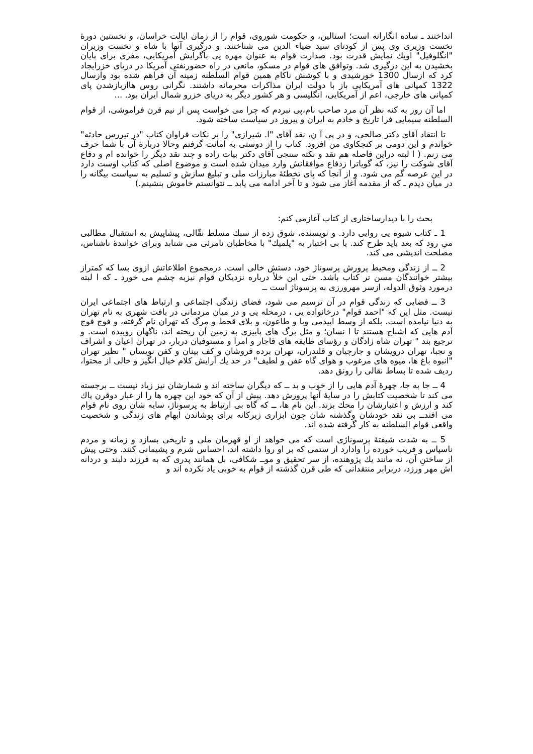انداختند ـ ساده انگارانه است؛ استالین، و حکومت شوروی، قوام را از زمان ایالت خراسان، و نخستین دورهٔ نخست وزیری وی پس از کودتای سید ضیاء الدین می شناختند. و درگیری آنها با شاه و نخست وزیران "انگلوفیل" اویك نمایش قدرت بود. صدارت قوام به عنوان مهره یی باگرایش آمریکایی، مفری برای پایان بخشیدن به این درگیری شد. وتوافق های قوام در مسکو، مانعی در راه حضورنفتی آمریکا در دریای خزرایجاد کرد که ازسال 1300 خورشیدی و با کوشش ناکام همین قوام السلطنه زمینه آن فراهم شده بود وازسال 1322 کمپانی های آمریکایی باز با دولت ایران مذاکرات محرمانه داشتند. نگرانی روس هاازبازشدن پای کمپانی های خارجی، اعم از آمریکایی، انگلیسی و هر کشور دیگر به دریای خزرو شمال ایران بود. ...
اما آن روز به کنه نظر آن مرد صاحب نام،پی نبردم که چرا می خواست پس از نیم قرن فراموشی، از قوام السلطنه سیمایی فرا تاریخ و خادم به ایران و پیروز در سیاست ساخته شود.
تا انتقاد آقای دکتر صالحی، و در پی آ ن، نقد آقای "ا. شیرازی" را بر نکات فراوان کتاب "در تیررس حادثه" خواندم و این دومی بر کنجکاوی من افزود. کتاب را از دوستی به امانت گرفتم وحالا دربارهٔ آن با شما حرف می زنم. ( ا لبته دراین فاصله هم نقد و نکته سنجی آقای دکتر بیات زاده و چند نقد دیگر را خوانده ام و دفاع آقای شوکت را نیز، که گویاترا زدفاع موافقانش وارد میدان شده است و موضوع اصلی که کتاب اوست دارد در این عرصه گم می شود. و از آنجا که پای تخطئهٔ مبارزات ملی و تبلیغ سازش و تسلیم به سیاست بیگانه را در میان دیدم ـ که از مقدمه آغاز می شود و تا آخر ادامه می یابد ــ نتوانستم خاموش بنشینم.)
بحث را با دیدارساختاری از کتاب آغازمی کنم:
1 ـ کتاب شیوه یی روایی دارد. و نویسنده، شوق زده از سبك مسلط نقّالی، پیشاپیش به استقبال مطالبی میِ رود که بعد باید طرح کند. یا بی اختیار به "پلمیك" با مخاطبان نامرئی می شتابد وبرای خوانندهٔ ناشناس، مصلحت اندیشی می کند.
2 ــ از زندگی ومحیط پرورش پرسوناژ خود، دستش خالی است. درمجموع اطلاعاتش ازوی بسا که کمتراز بیشتر خوانندگان مسن تر کتاب باشد. حتی این خلأ درباره نزدیکان قوام نیزبه چشم می خورد ـ که ا لبته درمورد وثوق الدوله، ازسر مهرورزی به پرسوناژ است ــ
3 ــ فضایی که زندگی قوام در آن ترسیم می شود، فضای زندگی اجتماعی و ارتباط های اجتماعی ایران نیست. مثل این که "احمد قوام" درخانواده یی ، درمحله یی و در میان مردمانی در بافت شهری به نام تهران به دنیا نیامده است. بلکه از وسط اپیدمی وبا و طاعون، و بلای قحط و مرگ که تهران نام گرفته، و فوج فوج آدم هایی که اشباح هستند تا ا نسان؛ و مثل برگ های پاییزی به زمین آن ریخته اند، ناگهان روییده است. و ترجیع بند " تهران شاه زادگان و رؤسای طایفه های قاجار و امرا و مستوفیان دربار، در تهران اعیان و اشراف و نجبا، تهران درویشان و جارچیان و قلندران، تهران برده فروشان و کف بینان و کفن نویسان " نظیر تهران "انبوه باغ ها، میوه های مرغوب و هوای گاه عفن و لطیف" در حد یك آرایش کلام خیال انگیز و خالی از محتوا، ردیف شده تا بساط نقالی را رونق دهد.
4 ــ جا به جا، چهرهٔ آدم هایی را از خوب و بد ــ که دیگران ساخته اند و شمارشان نیز زیاد نیست ــ برجسته می کند تا شخصیت کتابش را در سایهٔ آنها پرورش دهد. پیش از آن که خود این چهره ها را از غبار دوقرن پاك کند و ارزش و اعتبارشان را محك بزند. این نام ها، ــ که گاه بی ارتباط به پرسوناژ، سایه شان روی نام قوام می افتدــ بی نقد خودشان وگذشته شان چون ابزاری زیرکانه برای پوشاندن ابهام های زندگی و شخصیت واقعی قوام السلطنه به کار گرفته شده اند.
5 ــ به شدت شیفتهٔ پرسوناژی است که می خواهد از او قهرمان ملی و تاریخی بسازد و زمانه و مردم ناسپاس و فریب خورده را وادارد از ستمی که بر او روا داشته اند، احساس شرم و پشیمانی کنند. وحتی پیش از ساختنِ آن، نه مانند یك پژوهنده، از سر تحقیق و موــ شکافی، بل همانند پدری که به فرزند دلبند و دردانه اش مهر ورزد، دربرابر منتقدانی که طی قرن گذشته از قوام به خوبی یاد نکرده اند و